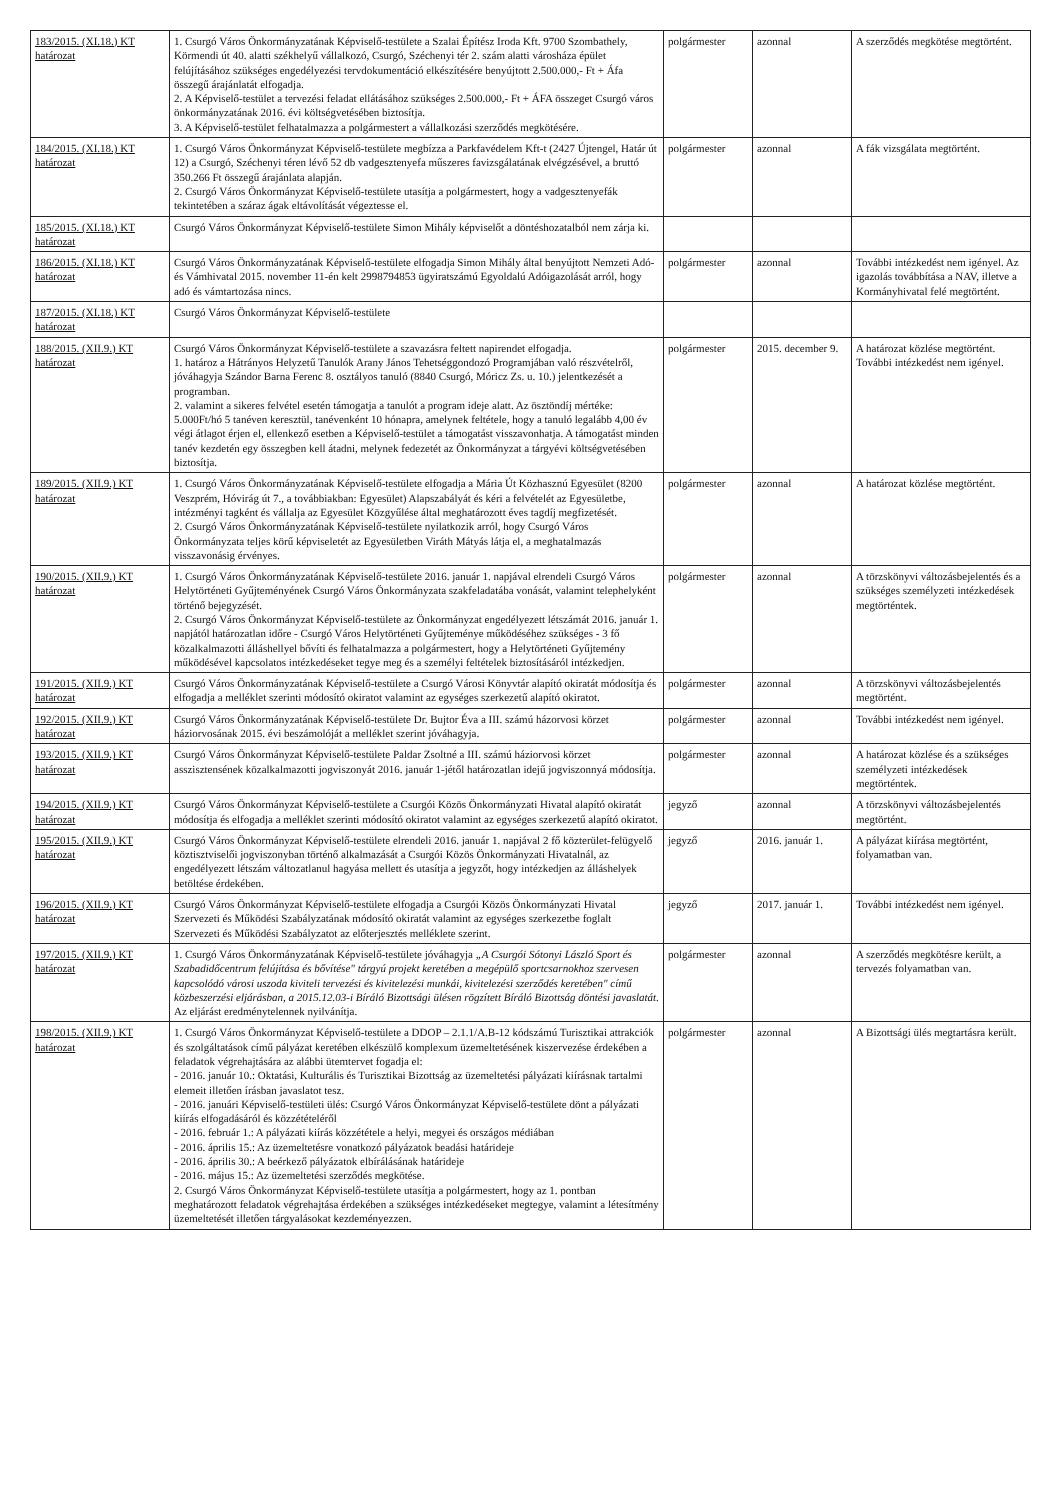| 183/2015. (XI.18.) KT határozat | 1. Csurgó Város Önkormányzatának Képviselő-testülete a Szalai Építész Iroda Kft. 9700 Szombathely, Körmendi út 40. alatti székhelyű vállalkozó, Csurgó, Széchenyi tér 2. szám alatti városháza épület felújításához szükséges engedélyezési tervdokumentáció elkészítésére benyújtott 2.500.000,- Ft + Áfa összegű árajánlatát elfogadja. 2. A Képviselő-testület a tervezési feladat ellátásához szükséges 2.500.000,- Ft + ÁFA összeget Csurgó város önkormányzatának 2016. évi költségvetésében biztosítja. 3. A Képviselő-testület felhatalmazza a polgármestert a vállalkozási szerződés megkötésére. | polgármester | azonnal | A szerződés megkötése megtörtént. |
| 184/2015. (XI.18.) KT határozat | 1. Csurgó Város Önkormányzat Képviselő-testülete megbízza a Parkfavédelem Kft-t (2427 Újtengel, Határ út 12) a Csurgó, Széchenyi téren lévő 52 db vadgesztenyefa műszeres favizsgálatának elvégzésével, a bruttó 350.266 Ft összegű árajánlata alapján. 2. Csurgó Város Önkormányzat Képviselő-testülete utasítja a polgármestert, hogy a vadgesztenyefák tekintetében a száraz ágak eltávolítását végeztesse el. | polgármester | azonnal | A fák vizsgálata megtörtént. |
| 185/2015. (XI.18.) KT határozat | Csurgó Város Önkormányzat Képviselő-testülete Simon Mihály képviselőt a döntéshozatalból nem zárja ki. | | | |
| 186/2015. (XI.18.) KT határozat | Csurgó Város Önkormányzatának Képviselő-testülete elfogadja Simon Mihály által benyújtott Nemzeti Adó- és Vámhivatal 2015. november 11-én kelt 2998794853 ügyiratszámú Egyoldalú Adóigazolását arról, hogy adó és vámtartozása nincs. | polgármester | azonnal | További intézkedést nem igényel. Az igazolás továbbítása a NAV, illetve a Kormányhivatal felé megtörtént. |
| 187/2015. (XI.18.) KT határozat | Csurgó Város Önkormányzat Képviselő-testülete | | | |
| 188/2015. (XII.9.) KT határozat | Csurgó Város Önkormányzat Képviselő-testülete a szavazásra feltett napirendet elfogadja. 1. határoz a Hátrányos Helyzetű Tanulók Arany János Tehetséggondozó Programjában való részvételről, jóváhagyja Szándor Barna Ferenc 8. osztályos tanuló (8840 Csurgó, Móricz Zs. u. 10.) jelentkezését a programban. 2. valamint a sikeres felvétel esetén támogatja a tanulót a program ideje alatt. Az ösztöndíj mértéke: 5.000Ft/hó 5 tanéven keresztül, tanévenként 10 hónapra, amelynek feltétele, hogy a tanuló legalább 4,00 év végi átlagot érjen el, ellenkező esetben a Képviselő-testület a támogatást visszavonhatja. A támogatást minden tanév kezdetén egy összegben kell átadni, melynek fedezetét az Önkormányzat a tárgyévi költségvetésében biztosítja. | polgármester | 2015. december 9. | A határozat közlése megtörtént. További intézkedést nem igényel. |
| 189/2015. (XII.9.) KT határozat | 1. Csurgó Város Önkormányzatának Képviselő-testülete elfogadja a Mária Út Közhasznú Egyesület (8200 Veszprém, Hóvirág út 7., a továbbiakban: Egyesület) Alapszabályát és kéri a felvételét az Egyesületbe, intézményi tagként és vállalja az Egyesület Közgyűlése által meghatározott éves tagdíj megfizetését. 2. Csurgó Város Önkormányzatának Képviselő-testülete nyilatkozik arról, hogy Csurgó Város Önkormányzata teljes körű képviseletét az Egyesületben Viráth Mátyás látja el, a meghatalmazás visszavonásig érvényes. | polgármester | azonnal | A határozat közlése megtörtént. |
| 190/2015. (XII.9.) KT határozat | 1. Csurgó Város Önkormányzatának Képviselő-testülete 2016. január 1. napjával elrendeli Csurgó Város Helytörténeti Gyűjteményének Csurgó Város Önkormányzata szakfeladatába vonását, valamint telephelyként történő bejegyzését. 2. Csurgó Város Önkormányzat Képviselő-testülete az Önkormányzat engedélyezett létszámát 2016. január 1. napjától határozatlan időre - Csurgó Város Helytörténeti Gyűjteménye működéséhez szükséges - 3 fő közalkalmazotti álláshellyel bővíti és felhatalmazza a polgármestert, hogy a Helytörténeti Gyűjtemény működésével kapcsolatos intézkedéseket tegye meg és a személyi feltételek biztosításáról intézkedjen. | polgármester | azonnal | A törzskönyvi változásbejelentés és a szükséges személyzeti intézkedések megtörténtek. |
| 191/2015. (XII.9.) KT határozat | Csurgó Város Önkormányzatának Képviselő-testülete a Csurgó Városi Könyvtár alapító okiratát módosítja és elfogadja a melléklet szerinti módosító okiratot valamint az egységes szerkezetű alapító okiratot. | polgármester | azonnal | A törzskönyvi változásbejelentés megtörtént. |
| 192/2015. (XII.9.) KT határozat | Csurgó Város Önkormányzatának Képviselő-testülete Dr. Bujtor Éva a III. számú házorvosi körzet háziorvosának 2015. évi beszámolóját a melléklet szerint jóváhagyja. | polgármester | azonnal | További intézkedést nem igényel. |
| 193/2015. (XII.9.) KT határozat | Csurgó Város Önkormányzat Képviselő-testülete Paldar Zsoltné a III. számú háziorvosi körzet asszisztensének közalkalmazotti jogviszonyát 2016. január 1-jétől határozatlan idejű jogviszonnyá módosítja. | polgármester | azonnal | A határozat közlése és a szükséges személyzeti intézkedések megtörténtek. |
| 194/2015. (XII.9.) KT határozat | Csurgó Város Önkormányzat Képviselő-testülete a Csurgói Közös Önkormányzati Hivatal alapító okiratát módosítja és elfogadja a melléklet szerinti módosító okiratot valamint az egységes szerkezetű alapító okiratot. | jegyző | azonnal | A törzskönyvi változásbejelentés megtörtént. |
| 195/2015. (XII.9.) KT határozat | Csurgó Város Önkormányzat Képviselő-testülete elrendeli 2016. január 1. napjával 2 fő közterület-felügyelő köztisztviselői jogviszonyban történő alkalmazását a Csurgói Közös Önkormányzati Hivatalnál, az engedélyezett létszám változatlanul hagyása mellett és utasítja a jegyzőt, hogy intézkedjen az álláshelyek betöltése érdekében. | jegyző | 2016. január 1. | A pályázat kiírása megtörtént, folyamatban van. |
| 196/2015. (XII.9.) KT határozat | Csurgó Város Önkormányzat Képviselő-testülete elfogadja a Csurgói Közös Önkormányzati Hivatal Szervezeti és Működési Szabályzatának módosító okiratát valamint az egységes szerkezetbe foglalt Szervezeti és Működési Szabályzatot az előterjesztés melléklete szerint. | jegyző | 2017. január 1. | További intézkedést nem igényel. |
| 197/2015. (XII.9.) KT határozat | 1. Csurgó Város Önkormányzatának Képviselő-testülete jóváhagyja „A Csurgói Sótonyi László Sport és Szabadidőcentrum felújítása és bővítése" tárgyú projekt keretében a megépülő sportcsarnokhoz szervesen kapcsolódó városi uszoda kiviteli tervezési és kivitelezési munkái, kivitelezési szerződés keretében" című közbeszerzési eljárásban, a 2015.12.03-i Bíráló Bizottsági ülésen rögzített Bíráló Bizottság döntési javaslatát. Az eljárást eredménytelennek nyilvánítja. | polgármester | azonnal | A szerződés megkötésre került, a tervezés folyamatban van. |
| 198/2015. (XII.9.) KT határozat | 1. Csurgó Város Önkormányzat Képviselő-testülete a DDOP – 2.1.1/A.B-12 kódszámú Turisztikai attrakciók és szolgáltatások című pályázat keretében elkészülő komplexum üzemeltetésének kiszervezése érdekében a feladatok végrehajtására az alábbi ütemtervet fogadja el: - 2016. január 10.: Oktatási, Kulturális és Turisztikai Bizottság az üzemeltetési pályázati kiírásnak tartalmi elemeit illetően írásban javaslatot tesz. - 2016. januári Képviselő-testületi ülés: Csurgó Város Önkormányzat Képviselő-testülete dönt a pályázati kiírás elfogadásáról és közzétételéről - 2016. február 1.: A pályázati kiírás közzététele a helyi, megyei és országos médiában - 2016. április 15.: Az üzemeltetésre vonatkozó pályázatok beadási határideje - 2016. április 30.: A beérkező pályázatok elbírálásának határideje - 2016. május 15.: Az üzemeltetési szerződés megkötése. 2. Csurgó Város Önkormányzat Képviselő-testülete utasítja a polgármestert, hogy az 1. pontban meghatározott feladatok végrehajtása érdekében a szükséges intézkedéseket megtegye, valamint a létesítmény üzemeltetését illetően tárgyalásokat kezdeményezzen. | polgármester | azonnal | A Bizottsági ülés megtartásra került. |